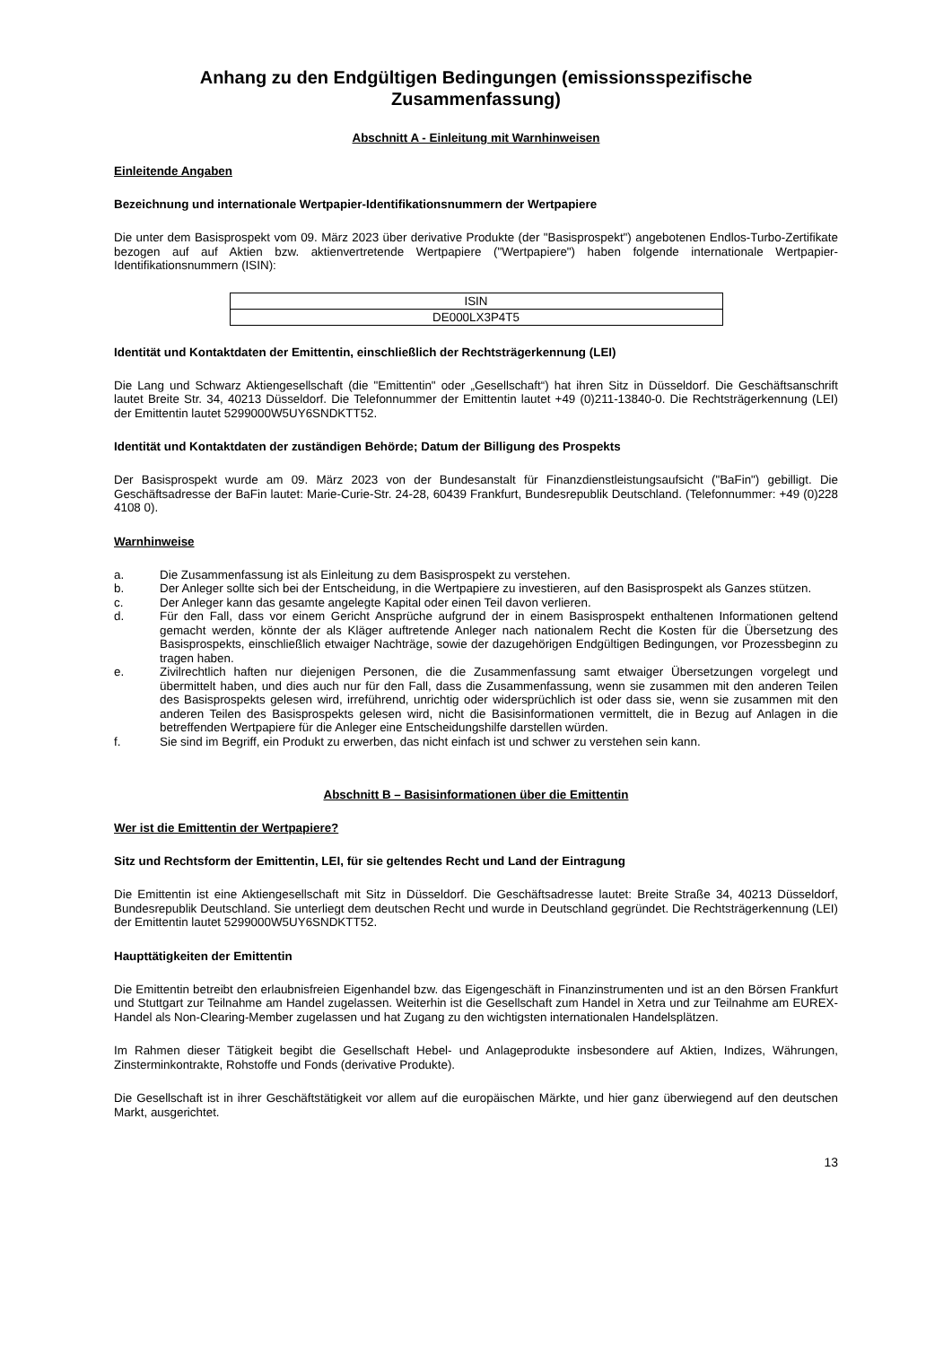Anhang zu den Endgültigen Bedingungen (emissionsspezifische Zusammenfassung)
Abschnitt A - Einleitung mit Warnhinweisen
Einleitende Angaben
Bezeichnung und internationale Wertpapier-Identifikationsnummern der Wertpapiere
Die unter dem Basisprospekt vom 09. März 2023 über derivative Produkte (der "Basisprospekt") angebotenen Endlos-Turbo-Zertifikate bezogen auf auf Aktien bzw. aktienvertretende Wertpapiere ("Wertpapiere") haben folgende internationale Wertpapier-Identifikationsnummern (ISIN):
| ISIN |
| --- |
| DE000LX3P4T5 |
Identität und Kontaktdaten der Emittentin, einschließlich der Rechtsträgerkennung (LEI)
Die Lang und Schwarz Aktiengesellschaft (die "Emittentin" oder „Gesellschaft“) hat ihren Sitz in Düsseldorf. Die Geschäftsanschrift lautet Breite Str. 34, 40213 Düsseldorf. Die Telefonnummer der Emittentin lautet +49 (0)211-13840-0. Die Rechtsträgerkennung (LEI) der Emittentin lautet 5299000W5UY6SNDKTT52.
Identität und Kontaktdaten der zuständigen Behörde; Datum der Billigung des Prospekts
Der Basisprospekt wurde am 09. März 2023 von der Bundesanstalt für Finanzdienstleistungsaufsicht ("BaFin") gebilligt. Die Geschäftsadresse der BaFin lautet: Marie-Curie-Str. 24-28, 60439 Frankfurt, Bundesrepublik Deutschland. (Telefonnummer: +49 (0)228 4108 0).
Warnhinweise
a. Die Zusammenfassung ist als Einleitung zu dem Basisprospekt zu verstehen.
b. Der Anleger sollte sich bei der Entscheidung, in die Wertpapiere zu investieren, auf den Basisprospekt als Ganzes stützen.
c. Der Anleger kann das gesamte angelegte Kapital oder einen Teil davon verlieren.
d. Für den Fall, dass vor einem Gericht Ansprüche aufgrund der in einem Basisprospekt enthaltenen Informationen geltend gemacht werden, könnte der als Kläger auftretende Anleger nach nationalem Recht die Kosten für die Übersetzung des Basisprospekts, einschließlich etwaiger Nachträge, sowie der dazugehörigen Endgültigen Bedingungen, vor Prozessbeginn zu tragen haben.
e. Zivilrechtlich haften nur diejenigen Personen, die die Zusammenfassung samt etwaiger Übersetzungen vorgelegt und übermittelt haben, und dies auch nur für den Fall, dass die Zusammenfassung, wenn sie zusammen mit den anderen Teilen des Basisprospekts gelesen wird, irreführend, unrichtig oder widersprüchlich ist oder dass sie, wenn sie zusammen mit den anderen Teilen des Basisprospekts gelesen wird, nicht die Basisinformationen vermittelt, die in Bezug auf Anlagen in die betreffenden Wertpapiere für die Anleger eine Entscheidungshilfe darstellen würden.
f. Sie sind im Begriff, ein Produkt zu erwerben, das nicht einfach ist und schwer zu verstehen sein kann.
Abschnitt B – Basisinformationen über die Emittentin
Wer ist die Emittentin der Wertpapiere?
Sitz und Rechtsform der Emittentin, LEI, für sie geltendes Recht und Land der Eintragung
Die Emittentin ist eine Aktiengesellschaft mit Sitz in Düsseldorf. Die Geschäftsadresse lautet: Breite Straße 34, 40213 Düsseldorf, Bundesrepublik Deutschland. Sie unterliegt dem deutschen Recht und wurde in Deutschland gegründet. Die Rechtsträgerkennung (LEI) der Emittentin lautet 5299000W5UY6SNDKTT52.
Haupttätigkeiten der Emittentin
Die Emittentin betreibt den erlaubnisfreien Eigenhandel bzw. das Eigengeschäft in Finanzinstrumenten und ist an den Börsen Frankfurt und Stuttgart zur Teilnahme am Handel zugelassen. Weiterhin ist die Gesellschaft zum Handel in Xetra und zur Teilnahme am EUREX-Handel als Non-Clearing-Member zugelassen und hat Zugang zu den wichtigsten internationalen Handelsplätzen.
Im Rahmen dieser Tätigkeit begibt die Gesellschaft Hebel- und Anlageprodukte insbesondere auf Aktien, Indizes, Währungen, Zinsterminkontrakte, Rohstoffe und Fonds (derivative Produkte).
Die Gesellschaft ist in ihrer Geschäftstätigkeit vor allem auf die europäischen Märkte, und hier ganz überwiegend auf den deutschen Markt, ausgerichtet.
13